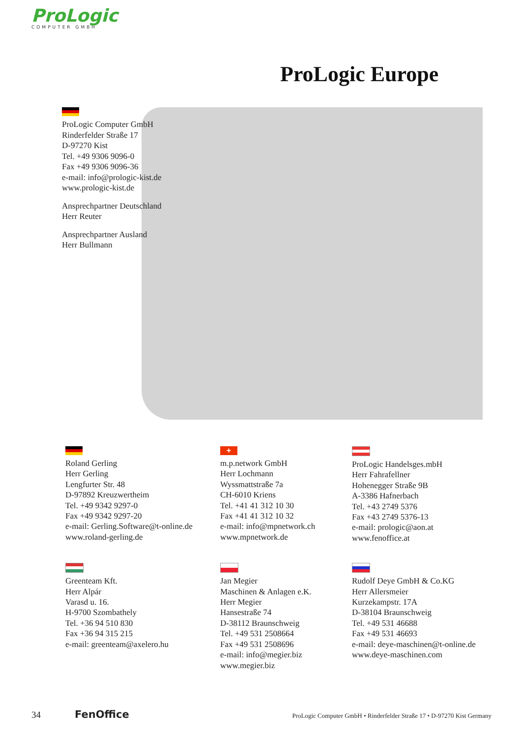ProLogic
COMPUTER GMBH
ProLogic Europe
ProLogic Computer GmbH
Rinderfelder Straße 17
D-97270 Kist
Tel. +49 9306 9096-0
Fax +49 9306 9096-36
e-mail: info@prologic-kist.de
www.prologic-kist.de
Ansprechpartner Deutschland
Herr Reuter
Ansprechpartner Ausland
Herr Bullmann
Roland Gerling
Herr Gerling
Lengfurter Str. 48
D-97892 Kreuzwertheim
Tel. +49 9342 9297-0
Fax +49 9342 9297-20
e-mail: Gerling.Software@t-online.de
www.roland-gerling.de
+
m.p.network GmbH
Herr Lochmann
Wyssmattstraße 7a
CH-6010 Kriens
Tel. +41 41 312 10 30
Fax +41 41 312 10 32
e-mail: info@mpnetwork.ch
www.mpnetwork.de
ProLogic Handelsges.mbH
Herr Fahrafellner
Hohenegger Straße 9B
A-3386 Hafnerbach
Tel. +43 2749 5376
Fax +43 2749 5376-13
e-mail: prologic@aon.at
www.fenoffice.at
Greenteam Kft.
Herr Alpár
Varasd u. 16.
H-9700 Szombathely
Tel. +36 94 510 830
Fax +36 94 315 215
e-mail: greenteam@axelero.hu
Jan Megier
Maschinen & Anlagen e.K.
Herr Megier
Hansestraße 74
D-38112 Braunschweig
Tel. +49 531 2508664
Fax +49 531 2508696
e-mail: info@megier.biz
www.megier.biz
Rudolf Deye GmbH & Co.KG
Herr Allersmeier
Kurzekampstr. 17A
D-38104 Braunschweig
Tel. +49 531 46688
Fax +49 531 46693
e-mail: deye-maschinen@t-online.de
www.deye-maschinen.com
34 FenOffice ProLogic Computer GmbH • Rinderfelder Straße 17 • D-97270 Kist Germany